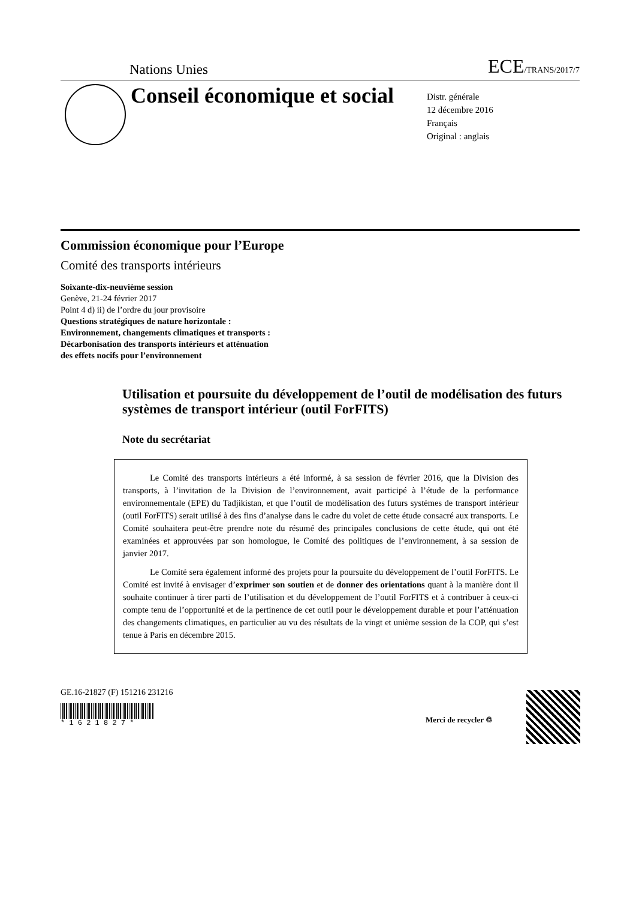Nations Unies ECE/TRANS/2017/7
Conseil économique et social
Distr. générale
12 décembre 2016
Français
Original : anglais
Commission économique pour l’Europe
Comité des transports intérieurs
Soixante-dix-neuvième session
Genève, 21-24 février 2017
Point 4 d) ii) de l’ordre du jour provisoire
Questions stratégiques de nature horizontale :
Environnement, changements climatiques et transports :
Décarbonisation des transports intérieurs et atténuation
des effets nocifs pour l’environnement
Utilisation et poursuite du développement de l’outil de modélisation des futurs systèmes de transport intérieur (outil ForFITS)
Note du secrétariat
Le Comité des transports intérieurs a été informé, à sa session de février 2016, que la Division des transports, à l’invitation de la Division de l’environnement, avait participé à l’étude de la performance environnementale (EPE) du Tadjikistan, et que l’outil de modélisation des futurs systèmes de transport intérieur (outil ForFITS) serait utilisé à des fins d’analyse dans le cadre du volet de cette étude consacré aux transports. Le Comité souhaitera peut-être prendre note du résumé des principales conclusions de cette étude, qui ont été examinées et approuvées par son homologue, le Comité des politiques de l’environnement, à sa session de janvier 2017.
Le Comité sera également informé des projets pour la poursuite du développement de l’outil ForFITS. Le Comité est invité à envisager d’exprimer son soutien et de donner des orientations quant à la manière dont il souhaite continuer à tirer parti de l’utilisation et du développement de l’outil ForFITS et à contribuer à ceux-ci compte tenu de l’opportunité et de la pertinence de cet outil pour le développement durable et pour l’atténuation des changements climatiques, en particulier au vu des résultats de la vingt et unième session de la COP, qui s’est tenue à Paris en décembre 2015.
GE.16-21827 (F) 151216 231216
* 1 6 2 1 8 2 7 *
Merci de recycler ♲